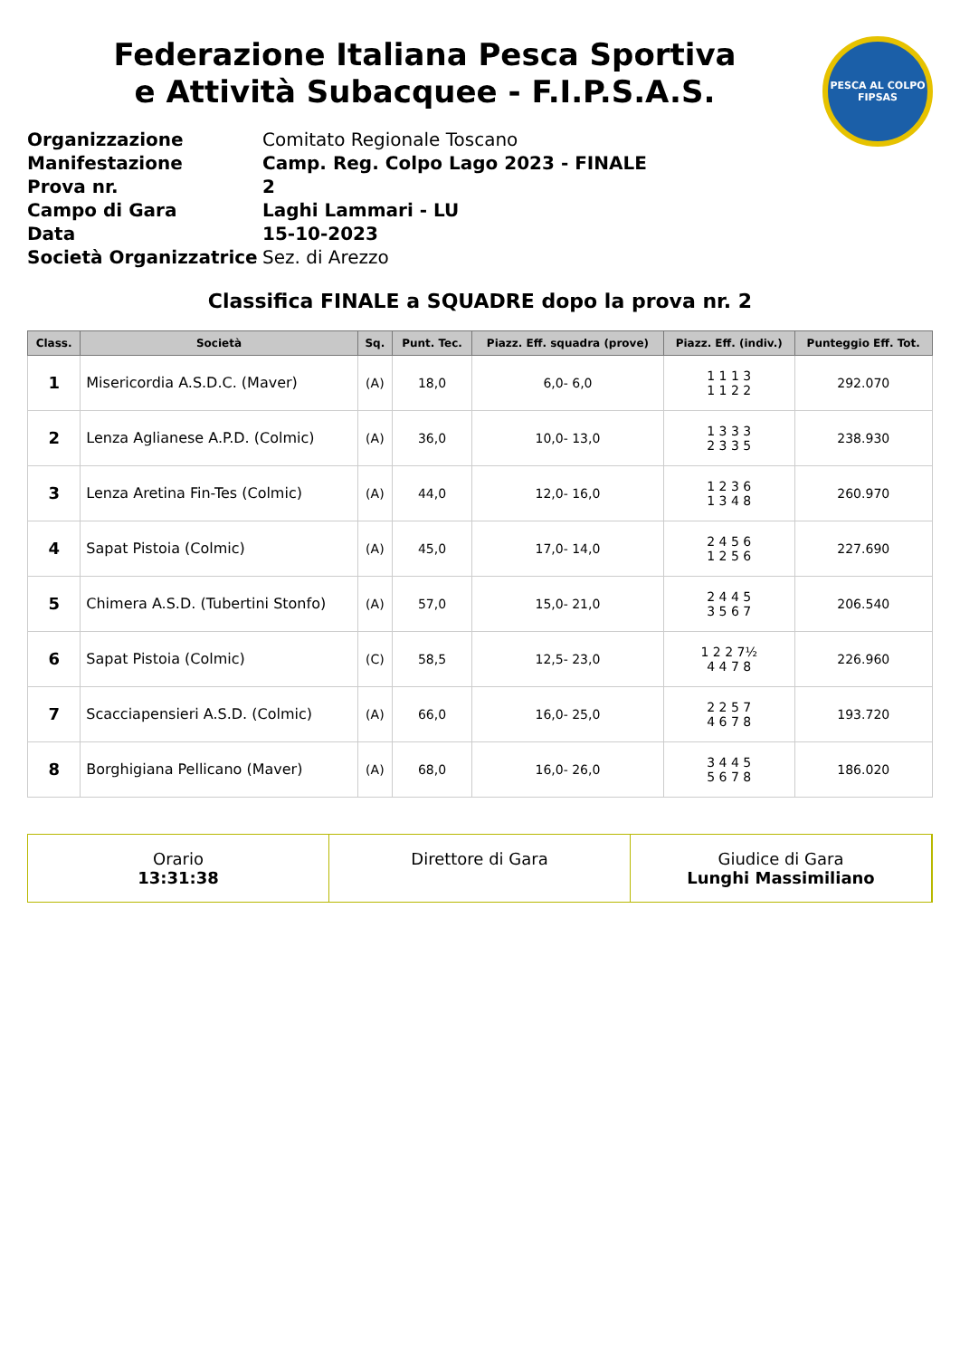PESCA AL COLPO
FIPSAS
Federazione Italiana Pesca Sportiva
e Attività Subacquee - F.I.P.S.A.S.
Organizzazione Comitato Regionale Toscano Manifestazione Camp. Reg. Colpo Lago 2023 - FINALE Prova nr. 2 Campo di Gara Laghi Lammari - LU Data 15-10-2023 Società Organizzatrice Sez. di Arezzo
Classifica FINALE a SQUADRE dopo la prova nr. 2
| Class. | Società | Sq. | Punt. Tec. | Piazz. Eff. squadra (prove) | Piazz. Eff. (indiv.) | Punteggio Eff. Tot. |
| --- | --- | --- | --- | --- | --- | --- |
| 1 | Misericordia A.S.D.C. (Maver) | (A) | 18,0 | 6,0- 6,0 | 1 1 1 3 1 1 2 2 | 292.070 |
| 2 | Lenza Aglianese A.P.D. (Colmic) | (A) | 36,0 | 10,0- 13,0 | 1 3 3 3 2 3 3 5 | 238.930 |
| 3 | Lenza Aretina Fin-Tes (Colmic) | (A) | 44,0 | 12,0- 16,0 | 1 2 3 6 1 3 4 8 | 260.970 |
| 4 | Sapat Pistoia (Colmic) | (A) | 45,0 | 17,0- 14,0 | 2 4 5 6 1 2 5 6 | 227.690 |
| 5 | Chimera A.S.D. (Tubertini Stonfo) | (A) | 57,0 | 15,0- 21,0 | 2 4 4 5 3 5 6 7 | 206.540 |
| 6 | Sapat Pistoia (Colmic) | (C) | 58,5 | 12,5- 23,0 | 1 2 2 7½ 4 4 7 8 | 226.960 |
| 7 | Scacciapensieri A.S.D. (Colmic) | (A) | 66,0 | 16,0- 25,0 | 2 2 5 7 4 6 7 8 | 193.720 |
| 8 | Borghigiana Pellicano (Maver) | (A) | 68,0 | 16,0- 26,0 | 3 4 4 5 5 6 7 8 | 186.020 |
Orario
13:31:38
Direttore di Gara
Giudice di Gara
Lunghi Massimiliano